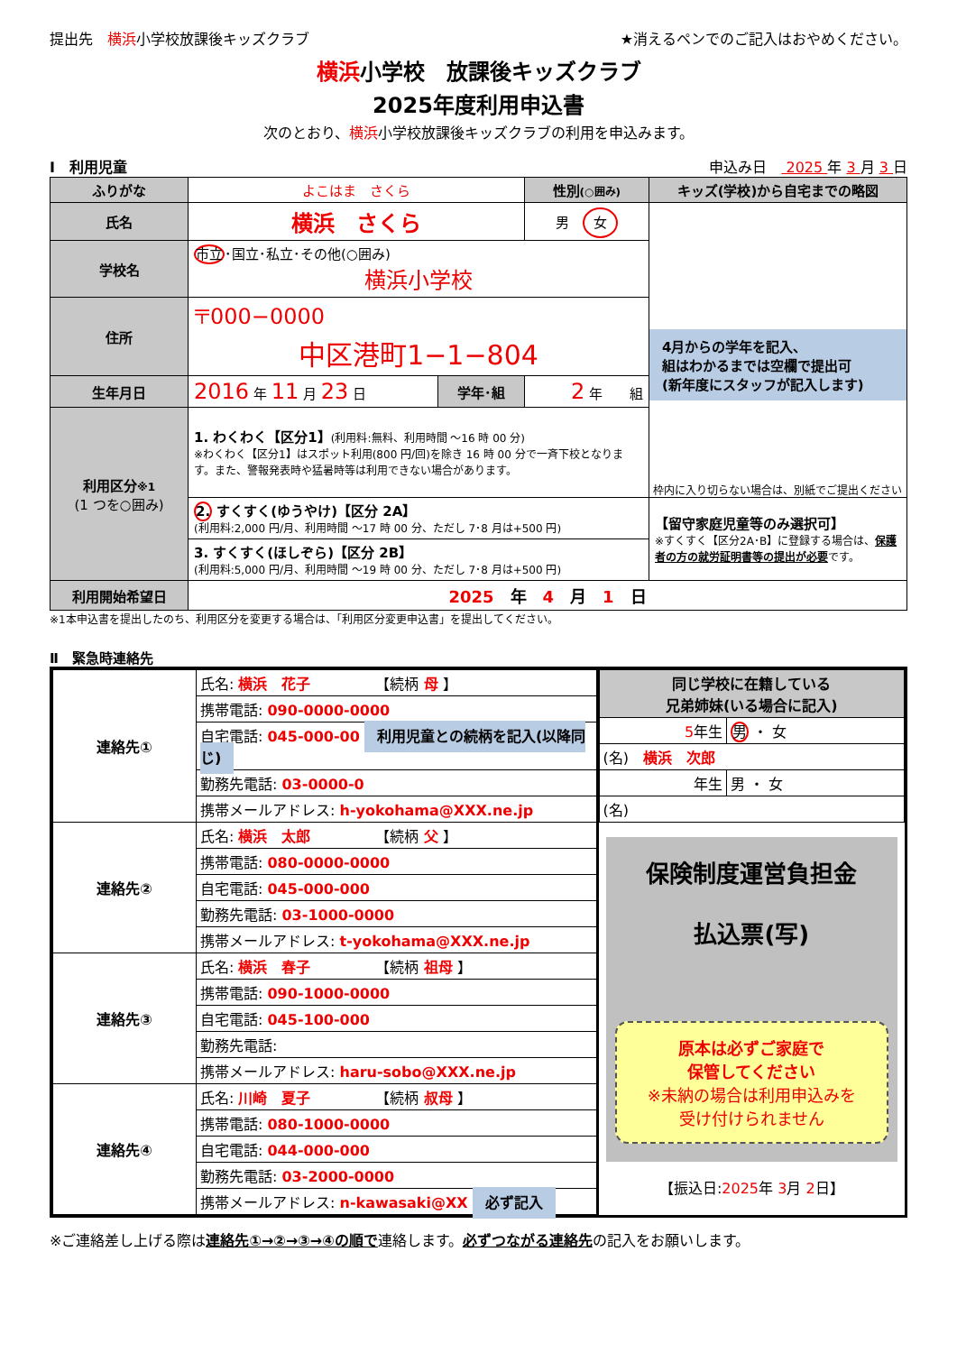提出先　横浜小学校放課後キッズクラブ ★消えるペンでのご記入はおやめください。
横浜小学校　放課後キッズクラブ
2025年度利用申込書
次のとおり、横浜小学校放課後キッズクラブの利用を申込みます。
Ⅰ　利用児童 申込み日　 2025 年 3 月 3 日
| ふりがな | よこはま さくら | | | 性別 (○囲み) | キッズ(学校)から自宅までの略図 |
| 氏名 | 横浜 さくら | | | 男 女 | 4月からの学年を記入、 組はわかるまでは空欄で提出可 (新年度にスタッフが記入します) 枠内に入り切らない場合は、別紙でご提出ください |
| 学校名 | 市立 ･国立･私立･その他(○囲み) 横浜小学校 | | | | |
| 住所 | 〒000−0000 中区港町1−1−804 | | | | |
| 生年月日 | 2016 年 11 月 23 日 | 学年･組 | 2 年 組 | | |
| 利用区分 ※1 (1 つを○囲み) | 1. わくわく【区分1】 (利用料:無料、利用時間 ～16 時 00 分) ※わくわく【区分1】はスポット利用(800 円/回)を除き 16 時 00 分で一斉下校となります。また、警報発表時や猛暑時等は利用できない場合があります。 | | | | |
| | 2. すくすく(ゆうやけ)【区分 2A】 (利用料:2,000 円/月、利用時間 ～17 時 00 分、ただし 7･8 月は+500 円) | | | | 【留守家庭児童等のみ選択可】 ※すくすく【区分2A･B】に登録する場合は、 保護者の方の就労証明書等の提出が必要 です。 |
| | 3. すくすく(ほしぞら)【区分 2B】 (利用料:5,000 円/月、利用時間 ～19 時 00 分、ただし 7･8 月は+500 円) | | | | |
| 利用開始希望日 | 2025 年 4 月 1 日 | | | | |
※1本申込書を提出したのち、利用区分を変更する場合は、「利用区分変更申込書」を提出してください。
Ⅱ　緊急時連絡先
| 連絡先① | 氏名: 横浜 花子 【続柄 母 】 |
| | 携帯電話: 090-0000-0000 |
| | 自宅電話: 045-000-00 利用児童との続柄を記入(以降同じ) |
| | 勤務先電話: 03-0000-0 |
| | 携帯メールアドレス: h-yokohama@XXX.ne.jp |
| 連絡先② | 氏名: 横浜 太郎 【続柄 父 】 |
| | 携帯電話: 080-0000-0000 |
| | 自宅電話: 045-000-000 |
| | 勤務先電話: 03-1000-0000 |
| | 携帯メールアドレス: t-yokohama@XXX.ne.jp |
| 連絡先③ | 氏名: 横浜 春子 【続柄 祖母 】 |
| | 携帯電話: 090-1000-0000 |
| | 自宅電話: 045-100-000 |
| | 勤務先電話: |
| | 携帯メールアドレス: haru-sobo@XXX.ne.jp |
| 連絡先④ | 氏名: 川崎 夏子 【続柄 叔母 】 |
| | 携帯電話: 080-1000-0000 |
| | 自宅電話: 044-000-000 |
| | 勤務先電話: 03-2000-0000 |
| | 携帯メールアドレス: n-kawasaki@XX 必ず記入 |
| 同じ学校に在籍している 兄弟姉妹(いる場合に記入) | |
| 5 年生 | 男 ・ 女 |
| (名) 横浜 次郎 | |
| 年生 | 男 ・ 女 |
| (名) | |
保険制度運営負担金
払込票(写)
原本は必ずご家庭で
保管してください
※未納の場合は利用申込みを
受け付けられません
【振込日:2025年 3月 2日】
※ご連絡差し上げる際は連絡先①→②→③→④の順で連絡します。必ずつながる連絡先の記入をお願いします。